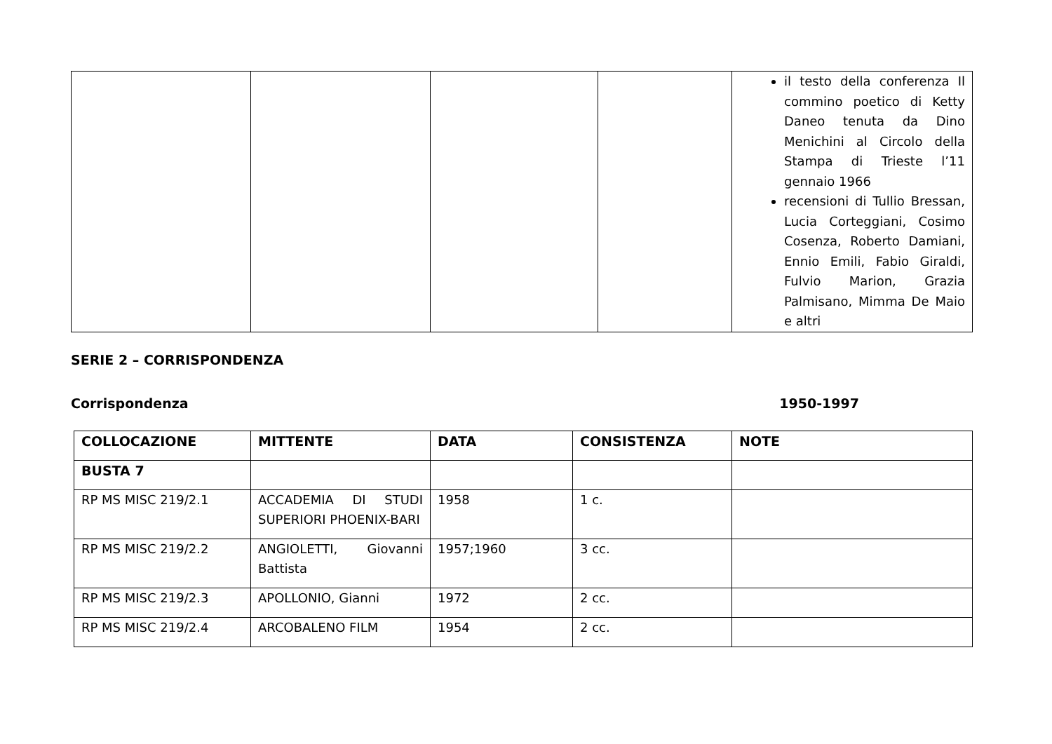| | | | | il testo della conferenza Il commino poetico di Ketty Daneo tenuta da Dino Menichini al Circolo della Stampa di Trieste l’11 gennaio 1966 recensioni di Tullio Bressan, Lucia Corteggiani, Cosimo Cosenza, Roberto Damiani, Ennio Emili, Fabio Giraldi, Fulvio Marion, Grazia Palmisano, Mimma De Maio e altri |
SERIE 2 – CORRISPONDENZA
Corrispondenza 1950-1997
| COLLOCAZIONE | MITTENTE | DATA | CONSISTENZA | NOTE |
| --- | --- | --- | --- | --- |
| BUSTA 7 | | | | |
| RP MS MISC 219/2.1 | ACCADEMIA DI STUDI SUPERIORI PHOENIX-BARI | 1958 | 1 c. | |
| RP MS MISC 219/2.2 | ANGIOLETTI, Giovanni Battista | 1957;1960 | 3 cc. | |
| RP MS MISC 219/2.3 | APOLLONIO, Gianni | 1972 | 2 cc. | |
| RP MS MISC 219/2.4 | ARCOBALENO FILM | 1954 | 2 cc. | |